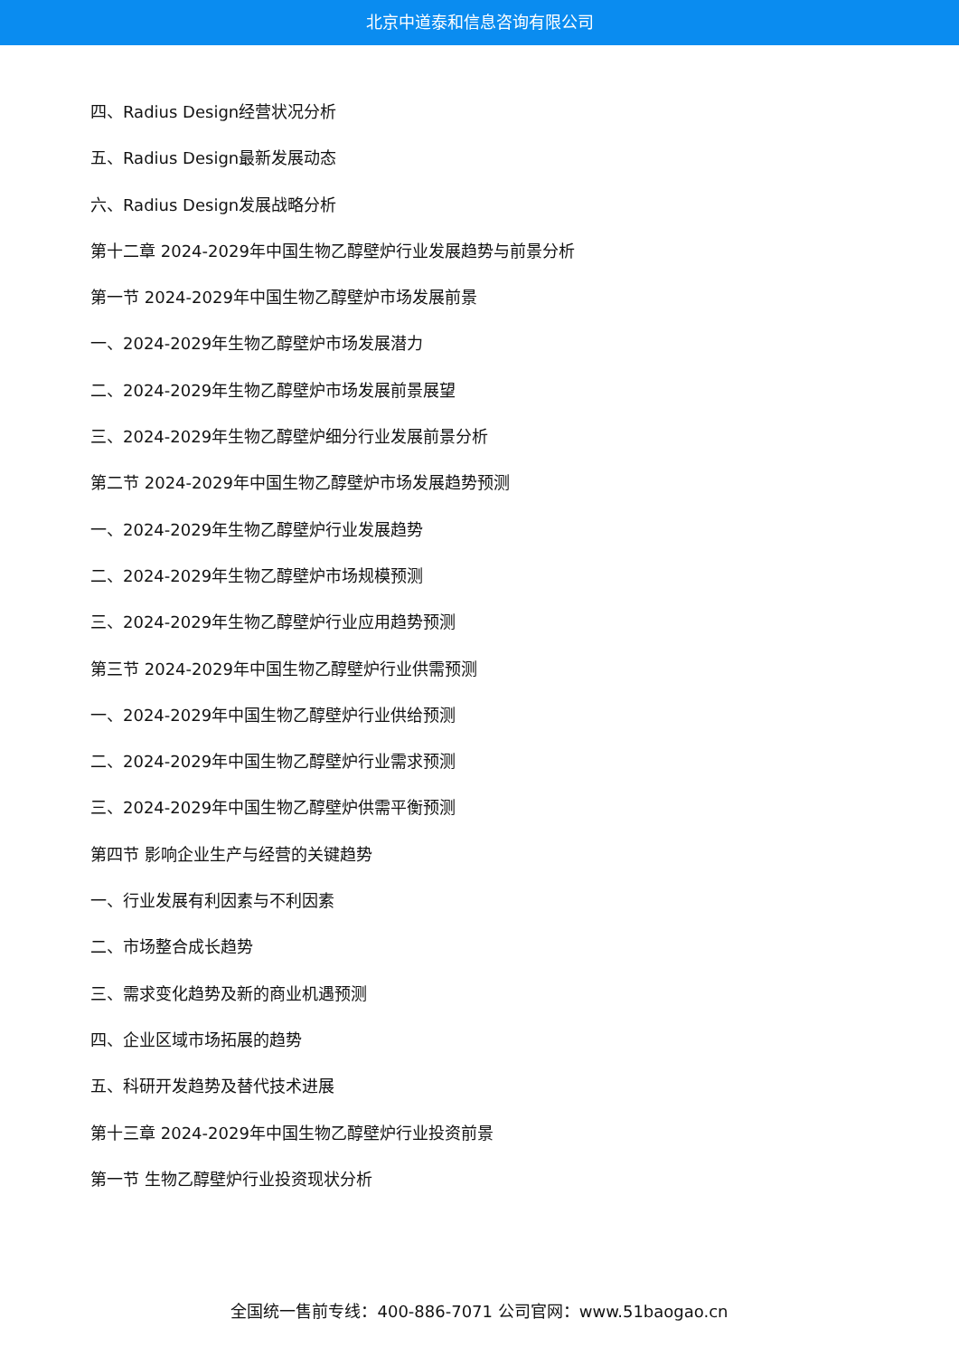北京中道泰和信息咨询有限公司
四、Radius Design经营状况分析
五、Radius Design最新发展动态
六、Radius Design发展战略分析
第十二章 2024-2029年中国生物乙醇壁炉行业发展趋势与前景分析
第一节 2024-2029年中国生物乙醇壁炉市场发展前景
一、2024-2029年生物乙醇壁炉市场发展潜力
二、2024-2029年生物乙醇壁炉市场发展前景展望
三、2024-2029年生物乙醇壁炉细分行业发展前景分析
第二节 2024-2029年中国生物乙醇壁炉市场发展趋势预测
一、2024-2029年生物乙醇壁炉行业发展趋势
二、2024-2029年生物乙醇壁炉市场规模预测
三、2024-2029年生物乙醇壁炉行业应用趋势预测
第三节 2024-2029年中国生物乙醇壁炉行业供需预测
一、2024-2029年中国生物乙醇壁炉行业供给预测
二、2024-2029年中国生物乙醇壁炉行业需求预测
三、2024-2029年中国生物乙醇壁炉供需平衡预测
第四节 影响企业生产与经营的关键趋势
一、行业发展有利因素与不利因素
二、市场整合成长趋势
三、需求变化趋势及新的商业机遇预测
四、企业区域市场拓展的趋势
五、科研开发趋势及替代技术进展
第十三章 2024-2029年中国生物乙醇壁炉行业投资前景
第一节 生物乙醇壁炉行业投资现状分析
全国统一售前专线：400-886-7071 公司官网：www.51baogao.cn